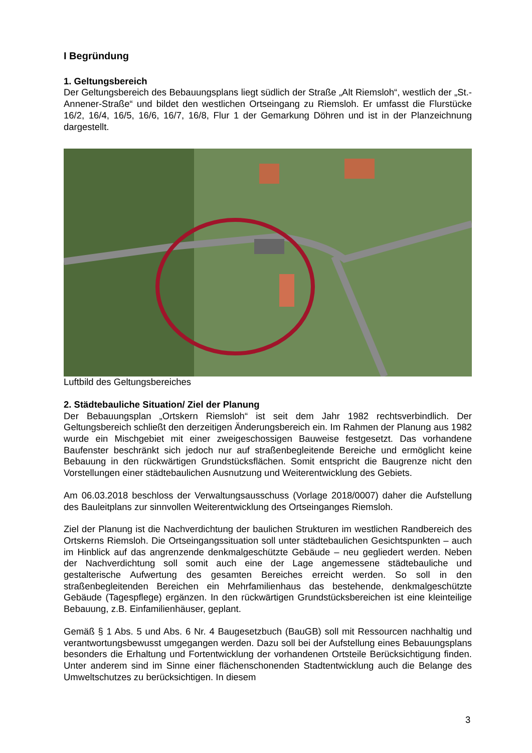I Begründung
1. Geltungsbereich
Der Geltungsbereich des Bebauungsplans liegt südlich der Straße „Alt Riemsloh“, westlich der „St.-Annener-Straße“ und bildet den westlichen Ortseingang zu Riemsloh. Er umfasst die Flurstücke 16/2, 16/4, 16/5, 16/6, 16/7, 16/8, Flur 1 der Gemarkung Döhren und ist in der Planzeichnung dargestellt.
Luftbild des Geltungsbereiches
2. Städtebauliche Situation/ Ziel der Planung
Der Bebauungsplan „Ortskern Riemsloh“ ist seit dem Jahr 1982 rechtsverbindlich. Der Geltungsbereich schließt den derzeitigen Änderungsbereich ein. Im Rahmen der Planung aus 1982 wurde ein Mischgebiet mit einer zweigeschossigen Bauweise festgesetzt. Das vorhandene Baufenster beschränkt sich jedoch nur auf straßenbegleitende Bereiche und ermöglicht keine Bebauung in den rückwärtigen Grundstücksflächen. Somit entspricht die Baugrenze nicht den Vorstellungen einer städtebaulichen Ausnutzung und Weiterentwicklung des Gebiets.
Am 06.03.2018 beschloss der Verwaltungsausschuss (Vorlage 2018/0007) daher die Aufstellung des Bauleitplans zur sinnvollen Weiterentwicklung des Ortseinganges Riemsloh.
Ziel der Planung ist die Nachverdichtung der baulichen Strukturen im westlichen Randbereich des Ortskerns Riemsloh. Die Ortseingangssituation soll unter städtebaulichen Gesichtspunkten – auch im Hinblick auf das angrenzende denkmalgeschützte Gebäude – neu gegliedert werden. Neben der Nachverdichtung soll somit auch eine der Lage angemessene städtebauliche und gestalterische Aufwertung des gesamten Bereiches erreicht werden. So soll in den straßenbegleitenden Bereichen ein Mehrfamilienhaus das bestehende, denkmalgeschützte Gebäude (Tagespflege) ergänzen. In den rückwärtigen Grundstücksbereichen ist eine kleinteilige Bebauung, z.B. Einfamilienhäuser, geplant.
Gemäß § 1 Abs. 5 und Abs. 6 Nr. 4 Baugesetzbuch (BauGB) soll mit Ressourcen nachhaltig und verantwortungsbewusst umgegangen werden. Dazu soll bei der Aufstellung eines Bebauungsplans besonders die Erhaltung und Fortentwicklung der vorhandenen Ortsteile Berücksichtigung finden. Unter anderem sind im Sinne einer flächenschonenden Stadtentwicklung auch die Belange des Umweltschutzes zu berücksichtigen. In diesem
3